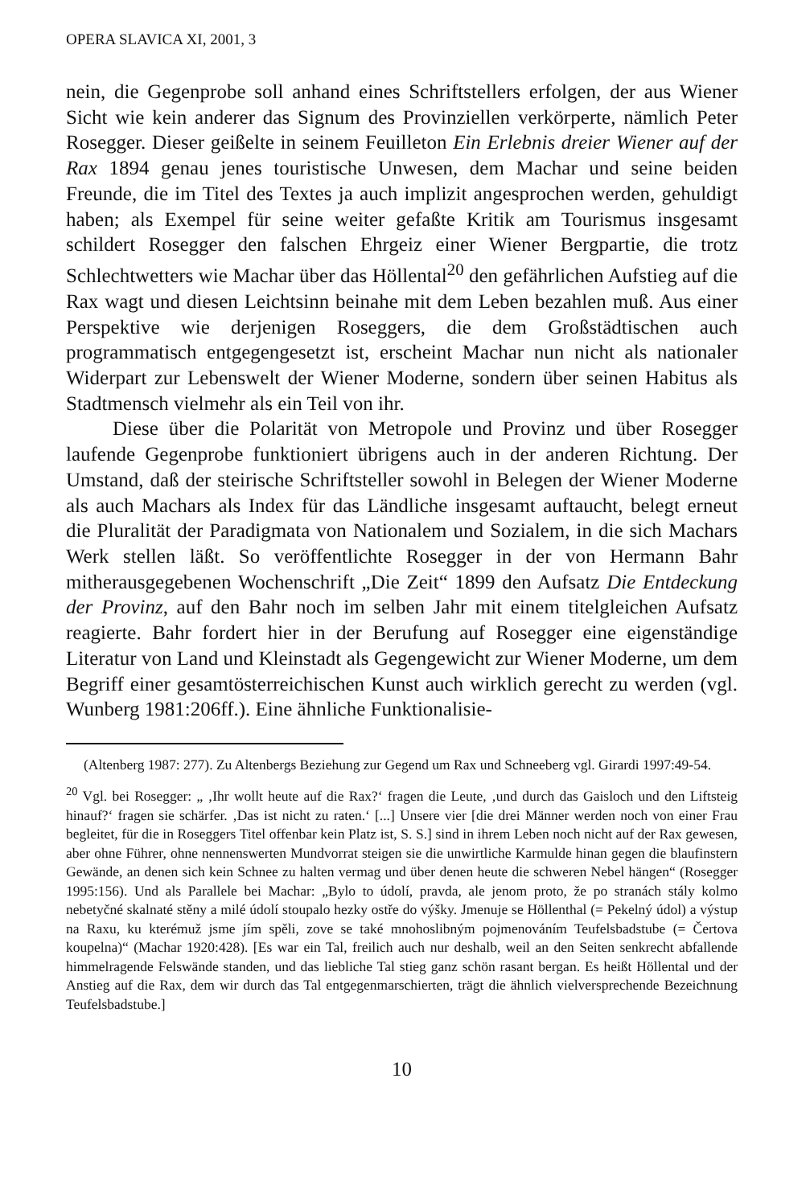OPERA SLAVICA XI, 2001, 3
nein, die Gegenprobe soll anhand eines Schriftstellers erfolgen, der aus Wiener Sicht wie kein anderer das Signum des Provinziellen verkörperte, nämlich Peter Rosegger. Dieser geißelte in seinem Feuilleton Ein Erlebnis dreier Wiener auf der Rax 1894 genau jenes touristische Unwesen, dem Machar und seine beiden Freunde, die im Titel des Textes ja auch implizit angesprochen werden, gehuldigt haben; als Exempel für seine weiter gefaßte Kritik am Tourismus insgesamt schildert Rosegger den falschen Ehrgeiz einer Wiener Bergpartie, die trotz Schlechtwetters wie Machar über das Höllental<sup>20</sup> den gefährlichen Aufstieg auf die Rax wagt und diesen Leichtsinn beinahe mit dem Leben bezahlen muß. Aus einer Perspektive wie derjenigen Roseggers, die dem Großstädtischen auch programmatisch entgegengesetzt ist, erscheint Machar nun nicht als nationaler Widerpart zur Lebenswelt der Wiener Moderne, sondern über seinen Habitus als Stadtmensch vielmehr als ein Teil von ihr.
Diese über die Polarität von Metropole und Provinz und über Rosegger laufende Gegenprobe funktioniert übrigens auch in der anderen Richtung. Der Umstand, daß der steirische Schriftsteller sowohl in Belegen der Wiener Moderne als auch Machars als Index für das Ländliche insgesamt auftaucht, belegt erneut die Pluralität der Paradigmata von Nationalem und Sozialem, in die sich Machars Werk stellen läßt. So veröffentlichte Rosegger in der von Hermann Bahr mitherausgegebenen Wochenschrift „Die Zeit“ 1899 den Aufsatz Die Entdeckung der Provinz, auf den Bahr noch im selben Jahr mit einem titelgleichen Aufsatz reagierte. Bahr fordert hier in der Berufung auf Rosegger eine eigenständige Literatur von Land und Kleinstadt als Gegengewicht zur Wiener Moderne, um dem Begriff einer gesamtösterreichischen Kunst auch wirklich gerecht zu werden (vgl. Wunberg 1981:206ff.). Eine ähnliche Funktionalisie-
(Altenberg 1987: 277). Zu Altenbergs Beziehung zur Gegend um Rax und Schneeberg vgl. Girardi 1997:49-54.
<sup>20</sup> Vgl. bei Rosegger: „ ‚Ihr wollt heute auf die Rax?‘ fragen die Leute, ‚und durch das Gaisloch und den Liftsteig hinauf?‘ fragen sie schärfer. ‚Das ist nicht zu raten.‘ [...] Unsere vier [die drei Männer werden noch von einer Frau begleitet, für die in Roseggers Titel offenbar kein Platz ist, S. S.] sind in ihrem Leben noch nicht auf der Rax gewesen, aber ohne Führer, ohne nennenswerten Mundvorrat steigen sie die unwirtliche Karmulde hinan gegen die blaufinstern Gewände, an denen sich kein Schnee zu halten vermag und über denen heute die schweren Nebel hängen“ (Rosegger 1995:156). Und als Parallele bei Machar: „Bylo to údolí, pravda, ale jenom proto, že po stranách stály kolmo nebetyčné skalnaté stěny a milé údolí stoupalo hezky ostře do výšky. Jmenuje se Höllenthal (= Pekelný údol) a výstup na Raxu, ku kterémuž jsme jím spěli, zove se také mnohoslibným pojmenováním Teufelsbadstube (= Čertova koupelna)“ (Machar 1920:428). [Es war ein Tal, freilich auch nur deshalb, weil an den Seiten senkrecht abfallende himmelragende Felswände standen, und das liebliche Tal stieg ganz schön rasant bergan. Es heißt Höllental und der Anstieg auf die Rax, dem wir durch das Tal entgegenmarschierten, trägt die ähnlich vielversprechende Bezeichnung Teufelsbadstube.]
10